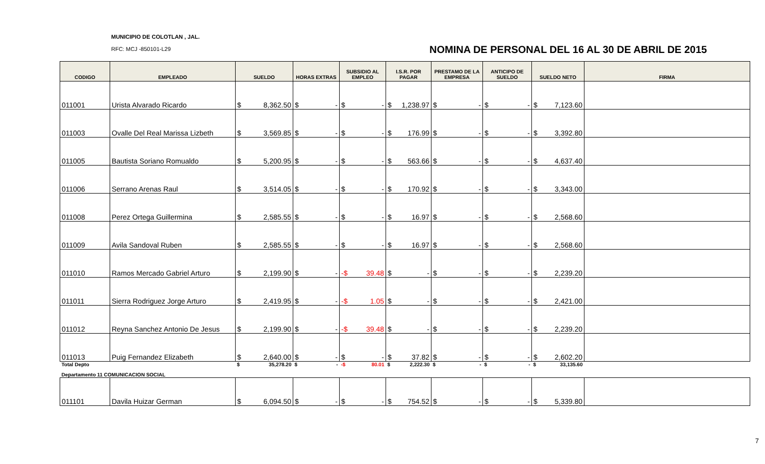MUNICIPIO DE COLOTLAN , JAL.
RFC: MCJ -850101-L29
NOMINA DE PERSONAL DEL 16 AL 30 DE ABRIL DE 2015
| CODIGO | EMPLEADO | SUELDO | HORAS EXTRAS | SUBSIDIO AL EMPLEO | I.S.R. POR PAGAR | PRESTAMO DE LA EMPRESA | ANTICIPO DE SUELDO | SUELDO NETO | FIRMA |
| --- | --- | --- | --- | --- | --- | --- | --- | --- | --- |
| 011001 | Urista Alvarado Ricardo | $ 8,362.50 | $ - | $ - | $ 1,238.97 | $ - | $ - | $ 7,123.60 | |
| 011003 | Ovalle Del Real Marissa Lizbeth | $ 3,569.85 | $ - | $ - | $ 176.99 | $ - | $ - | $ 3,392.80 | |
| 011005 | Bautista Soriano Romualdo | $ 5,200.95 | $ - | $ - | $ 563.66 | $ - | $ - | $ 4,637.40 | |
| 011006 | Serrano Arenas Raul | $ 3,514.05 | $ - | $ - | $ 170.92 | $ - | $ - | $ 3,343.00 | |
| 011008 | Perez Ortega Guillermina | $ 2,585.55 | $ - | $ - | $ 16.97 | $ - | $ - | $ 2,568.60 | |
| 011009 | Avila Sandoval Ruben | $ 2,585.55 | $ - | $ - | $ 16.97 | $ - | $ - | $ 2,568.60 | |
| 011010 | Ramos Mercado Gabriel Arturo | $ 2,199.90 | $ - | -$ 39.48 | $ - | $ - | $ - | $ 2,239.20 | |
| 011011 | Sierra Rodriguez Jorge Arturo | $ 2,419.95 | $ - | -$ 1.05 | $ - | $ - | $ - | $ 2,421.00 | |
| 011012 | Reyna Sanchez Antonio De Jesus | $ 2,199.90 | $ - | -$ 39.48 | $ - | $ - | $ - | $ 2,239.20 | |
| 011013 | Puig Fernandez Elizabeth | $ 2,640.00 | $ - | $ - | $ 37.82 | $ - | $ - | $ 2,602.20 | |
| Total Depto | | $ 35,278.20 | $ - | -$ 80.01 | $ 2,222.30 | $ - | $ - | $ 33,135.60 | |
| Departamento 11 COMUNICACION SOCIAL | | | | | | | | | |
| 011101 | Davila Huizar German | $ 6,094.50 | $ - | $ - | $ 754.52 | $ - | $ - | $ 5,339.80 | |
7